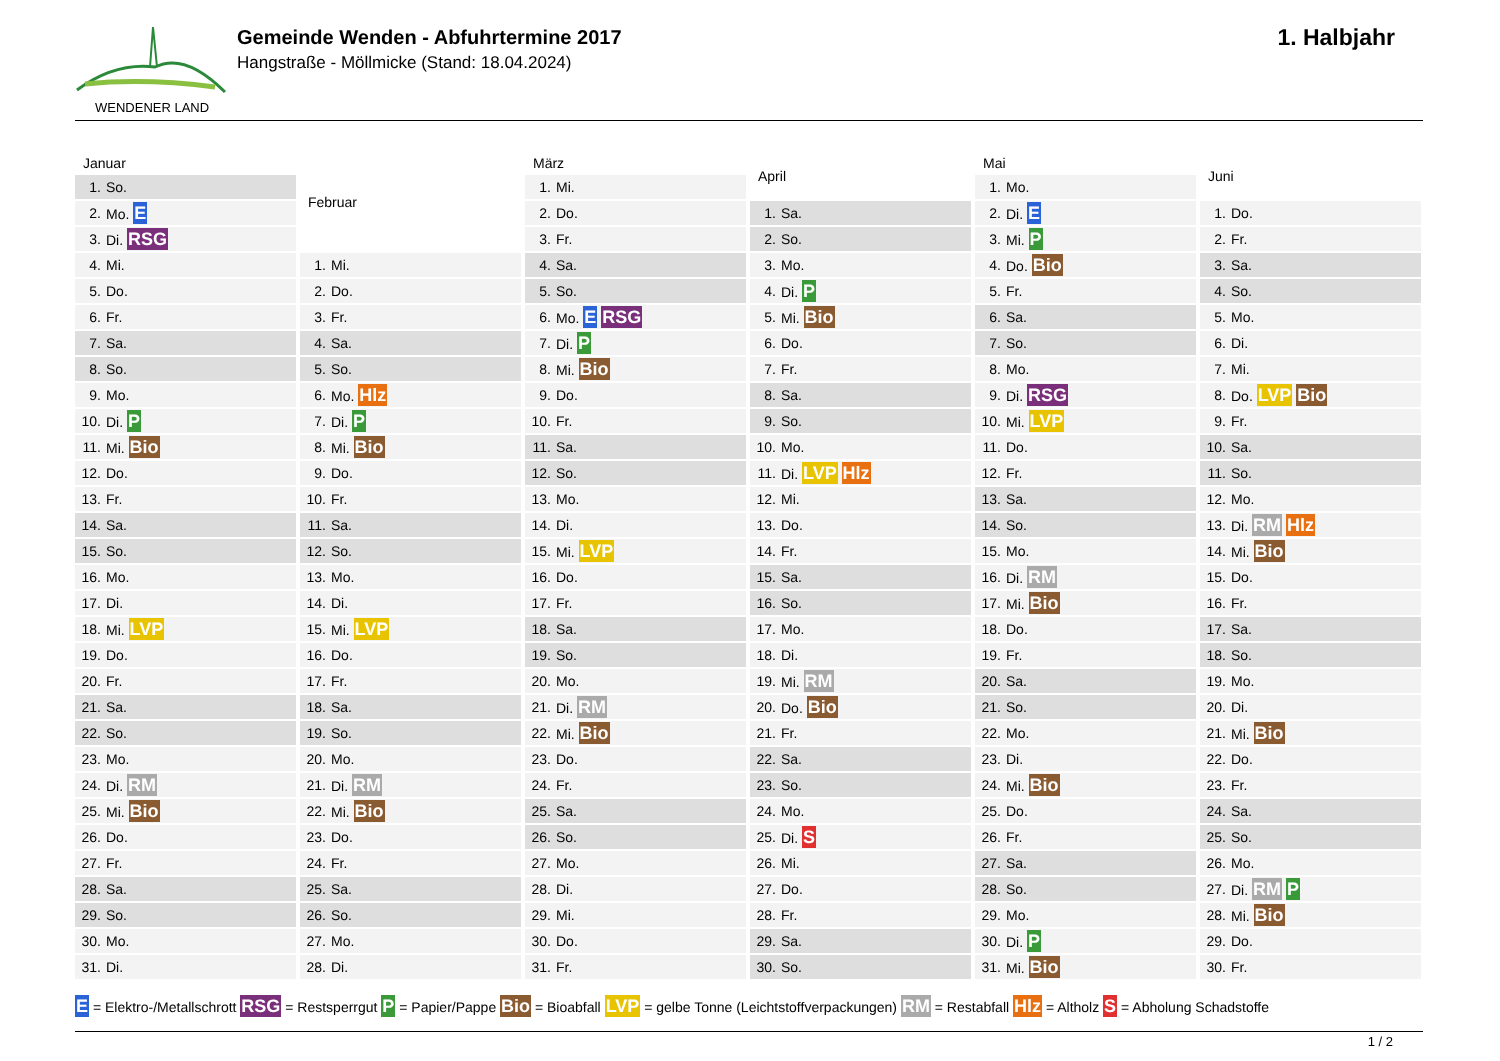WENDENER LAND
Gemeinde Wenden - Abfuhrtermine 2017
Hangstraße - Möllmicke (Stand: 18.04.2024)
1. Halbjahr
| Januar | |
| --- | --- |
| 1. | So. |
| 2. | Mo. E |
| 3. | Di. RSG |
| 4. | Mi. |
| 5. | Do. |
| 6. | Fr. |
| 7. | Sa. |
| 8. | So. |
| 9. | Mo. |
| 10. | Di. P |
| 11. | Mi. Bio |
| 12. | Do. |
| 13. | Fr. |
| 14. | Sa. |
| 15. | So. |
| 16. | Mo. |
| 17. | Di. |
| 18. | Mi. LVP |
| 19. | Do. |
| 20. | Fr. |
| 21. | Sa. |
| 22. | So. |
| 23. | Mo. |
| 24. | Di. RM |
| 25. | Mi. Bio |
| 26. | Do. |
| 27. | Fr. |
| 28. | Sa. |
| 29. | So. |
| 30. | Mo. |
| 31. | Di. |
| Februar | |
| --- | --- |
| 1. | Mi. |
| 2. | Do. |
| 3. | Fr. |
| 4. | Sa. |
| 5. | So. |
| 6. | Mo. Hlz |
| 7. | Di. P |
| 8. | Mi. Bio |
| 9. | Do. |
| 10. | Fr. |
| 11. | Sa. |
| 12. | So. |
| 13. | Mo. |
| 14. | Di. |
| 15. | Mi. LVP |
| 16. | Do. |
| 17. | Fr. |
| 18. | Sa. |
| 19. | So. |
| 20. | Mo. |
| 21. | Di. RM |
| 22. | Mi. Bio |
| 23. | Do. |
| 24. | Fr. |
| 25. | Sa. |
| 26. | So. |
| 27. | Mo. |
| 28. | Di. |
| März | |
| --- | --- |
| 1. | Mi. |
| 2. | Do. |
| 3. | Fr. |
| 4. | Sa. |
| 5. | So. |
| 6. | Mo. E RSG |
| 7. | Di. P |
| 8. | Mi. Bio |
| 9. | Do. |
| 10. | Fr. |
| 11. | Sa. |
| 12. | So. |
| 13. | Mo. |
| 14. | Di. |
| 15. | Mi. LVP |
| 16. | Do. |
| 17. | Fr. |
| 18. | Sa. |
| 19. | So. |
| 20. | Mo. |
| 21. | Di. RM |
| 22. | Mi. Bio |
| 23. | Do. |
| 24. | Fr. |
| 25. | Sa. |
| 26. | So. |
| 27. | Mo. |
| 28. | Di. |
| 29. | Mi. |
| 30. | Do. |
| 31. | Fr. |
| April | |
| --- | --- |
| 1. | Sa. |
| 2. | So. |
| 3. | Mo. |
| 4. | Di. P |
| 5. | Mi. Bio |
| 6. | Do. |
| 7. | Fr. |
| 8. | Sa. |
| 9. | So. |
| 10. | Mo. |
| 11. | Di. LVP Hlz |
| 12. | Mi. |
| 13. | Do. |
| 14. | Fr. |
| 15. | Sa. |
| 16. | So. |
| 17. | Mo. |
| 18. | Di. |
| 19. | Mi. RM |
| 20. | Do. Bio |
| 21. | Fr. |
| 22. | Sa. |
| 23. | So. |
| 24. | Mo. |
| 25. | Di. S |
| 26. | Mi. |
| 27. | Do. |
| 28. | Fr. |
| 29. | Sa. |
| 30. | So. |
| Mai | |
| --- | --- |
| 1. | Mo. |
| 2. | Di. E |
| 3. | Mi. P |
| 4. | Do. Bio |
| 5. | Fr. |
| 6. | Sa. |
| 7. | So. |
| 8. | Mo. |
| 9. | Di. RSG |
| 10. | Mi. LVP |
| 11. | Do. |
| 12. | Fr. |
| 13. | Sa. |
| 14. | So. |
| 15. | Mo. |
| 16. | Di. RM |
| 17. | Mi. Bio |
| 18. | Do. |
| 19. | Fr. |
| 20. | Sa. |
| 21. | So. |
| 22. | Mo. |
| 23. | Di. |
| 24. | Mi. Bio |
| 25. | Do. |
| 26. | Fr. |
| 27. | Sa. |
| 28. | So. |
| 29. | Mo. |
| 30. | Di. P |
| 31. | Mi. Bio |
| Juni | |
| --- | --- |
| 1. | Do. |
| 2. | Fr. |
| 3. | Sa. |
| 4. | So. |
| 5. | Mo. |
| 6. | Di. |
| 7. | Mi. |
| 8. | Do. LVP Bio |
| 9. | Fr. |
| 10. | Sa. |
| 11. | So. |
| 12. | Mo. |
| 13. | Di. RM Hlz |
| 14. | Mi. Bio |
| 15. | Do. |
| 16. | Fr. |
| 17. | Sa. |
| 18. | So. |
| 19. | Mo. |
| 20. | Di. |
| 21. | Mi. Bio |
| 22. | Do. |
| 23. | Fr. |
| 24. | Sa. |
| 25. | So. |
| 26. | Mo. |
| 27. | Di. RM P |
| 28. | Mi. Bio |
| 29. | Do. |
| 30. | Fr. |
E = Elektro-/Metallschrott RSG = Restsperrgut P = Papier/Pappe Bio = Bioabfall LVP = gelbe Tonne (Leichtstoffverpackungen) RM = Restabfall Hlz = Altholz S = Abholung Schadstoffe
1 / 2